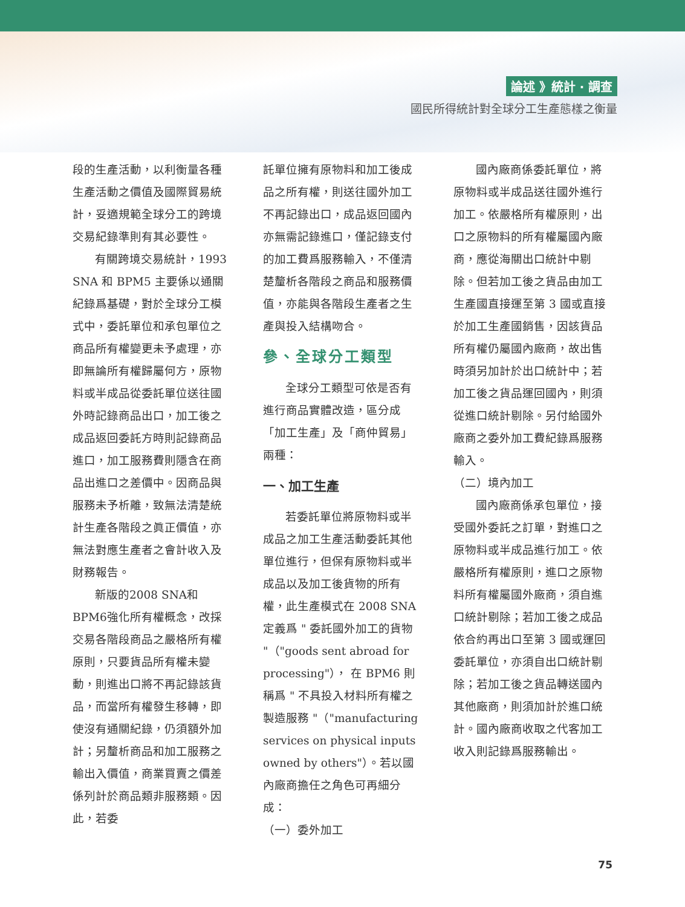論述 》統計 ‧ 調查
國民所得統計對全球分工生產態樣之衡量
段的生產活動，以利衡量各種生產活動之價值及國際貿易統計，妥適規範全球分工的跨境交易紀錄準則有其必要性。
有關跨境交易統計，1993 SNA 和 BPM5 主要係以通關紀錄爲基礎，對於全球分工模式中，委託單位和承包單位之商品所有權變更未予處理，亦即無論所有權歸屬何方，原物料或半成品從委託單位送往國外時記錄商品出口，加工後之成品返回委託方時則記錄商品進口，加工服務費則隱含在商品出進口之差價中。因商品與服務未予析離，致無法清楚統計生產各階段之眞正價值，亦無法對應生產者之會計收入及財務報告。
新版的2008 SNA和BPM6強化所有權概念，改採交易各階段商品之嚴格所有權原則，只要貨品所有權未變動，則進出口將不再記錄該貨品，而當所有權發生移轉，即使沒有通關紀錄，仍須額外加計；另釐析商品和加工服務之輸出入價值，商業買賣之價差係列計於商品類非服務類。因此，若委
託單位擁有原物料和加工後成品之所有權，則送往國外加工不再記錄出口，成品返回國內亦無需記錄進口，僅記錄支付的加工費爲服務輸入，不僅清楚釐析各階段之商品和服務價值，亦能與各階段生產者之生產與投入結構吻合。
參、全球分工類型
全球分工類型可依是否有進行商品實體改造，區分成「加工生產」及「商仲貿易」兩種：
一、加工生產
若委託單位將原物料或半成品之加工生產活動委託其他單位進行，但保有原物料或半成品以及加工後貨物的所有權，此生產模式在 2008 SNA 定義爲 " 委託國外加工的貨物 "（"goods sent abroad for processing"）， 在 BPM6 則稱爲 " 不具投入材料所有權之製造服務 "（"manufacturing services on physical inputs owned by others"）。若以國內廠商擔任之角色可再細分成：
（一）委外加工
國內廠商係委託單位，將原物料或半成品送往國外進行加工。依嚴格所有權原則，出口之原物料的所有權屬國內廠商，應從海關出口統計中剔除。但若加工後之貨品由加工生產國直接運至第 3 國或直接於加工生產國銷售，因該貨品所有權仍屬國內廠商，故出售時須另加計於出口統計中；若加工後之貨品運回國內，則須從進口統計剔除。另付給國外廠商之委外加工費紀錄爲服務輸入。
（二）境內加工
國內廠商係承包單位，接受國外委託之訂單，對進口之原物料或半成品進行加工。依嚴格所有權原則，進口之原物料所有權屬國外廠商，須自進口統計剔除；若加工後之成品依合約再出口至第 3 國或運回委託單位，亦須自出口統計剔除；若加工後之貨品轉送國內其他廠商，則須加計於進口統計。國內廠商收取之代客加工收入則記錄爲服務輸出。
75